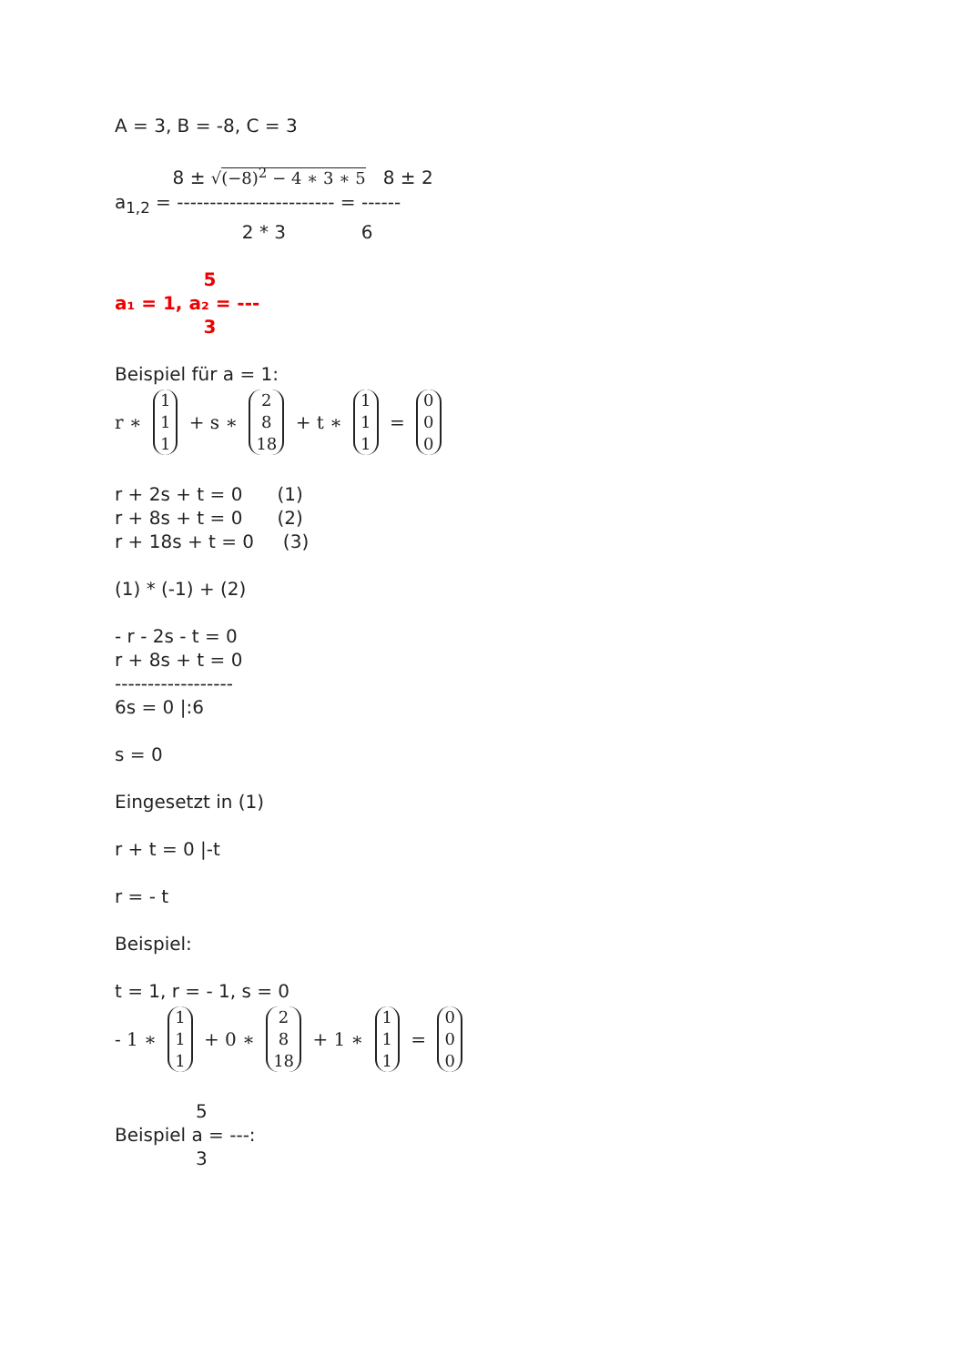A = 3, B = -8, C = 3
8 ± √(−8)<sup>2</sup> − 4 ∗ 3 ∗ 5 8 ± 2
a<sub>1,2</sub> = ------------------------ = ------
2 * 3 6
5
a₁ = 1, a₂ = ---
3
Beispiel für a = 1:
r ∗ 1 1 1 + s ∗ 2 8 18 + t ∗ 1 1 1 = 0 0 0
r + 2s + t = 0 (1)
r + 8s + t = 0 (2)
r + 18s + t = 0 (3)
(1) * (-1) + (2)
- r - 2s - t = 0
r + 8s + t = 0
------------------
6s = 0 |:6
s = 0
Eingesetzt in (1)
r + t = 0 |-t
r = - t
Beispiel:
t = 1, r = - 1, s = 0
- 1 ∗ 1 1 1 + 0 ∗ 2 8 18 + 1 ∗ 1 1 1 = 0 0 0
5
Beispiel a = ---:
3